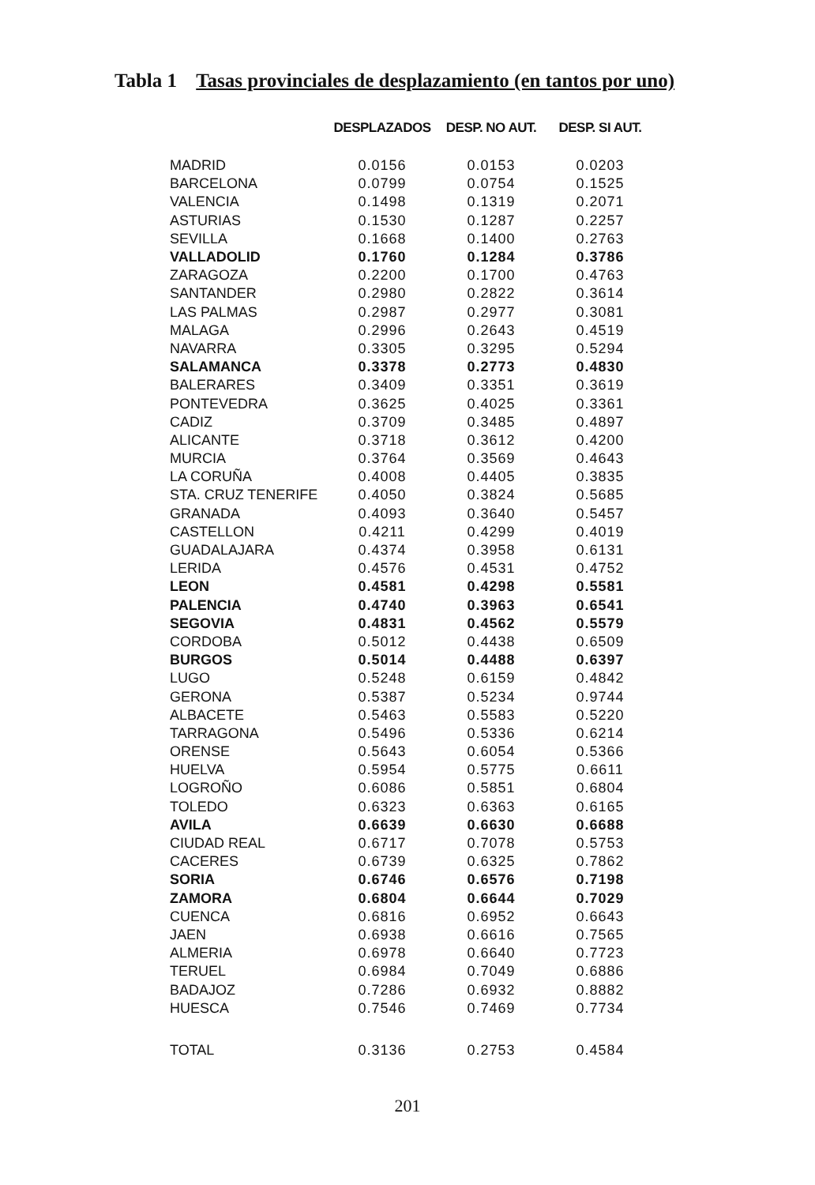Tabla 1 Tasas provinciales de desplazamiento (en tantos por uno)
| | DESPLAZADOS | DESP. NO AUT. | DESP. SI AUT. |
| --- | --- | --- | --- |
| MADRID | 0.0156 | 0.0153 | 0.0203 |
| BARCELONA | 0.0799 | 0.0754 | 0.1525 |
| VALENCIA | 0.1498 | 0.1319 | 0.2071 |
| ASTURIAS | 0.1530 | 0.1287 | 0.2257 |
| SEVILLA | 0.1668 | 0.1400 | 0.2763 |
| VALLADOLID | 0.1760 | 0.1284 | 0.3786 |
| ZARAGOZA | 0.2200 | 0.1700 | 0.4763 |
| SANTANDER | 0.2980 | 0.2822 | 0.3614 |
| LAS PALMAS | 0.2987 | 0.2977 | 0.3081 |
| MALAGA | 0.2996 | 0.2643 | 0.4519 |
| NAVARRA | 0.3305 | 0.3295 | 0.5294 |
| SALAMANCA | 0.3378 | 0.2773 | 0.4830 |
| BALERARES | 0.3409 | 0.3351 | 0.3619 |
| PONTEVEDRA | 0.3625 | 0.4025 | 0.3361 |
| CADIZ | 0.3709 | 0.3485 | 0.4897 |
| ALICANTE | 0.3718 | 0.3612 | 0.4200 |
| MURCIA | 0.3764 | 0.3569 | 0.4643 |
| LA CORUÑA | 0.4008 | 0.4405 | 0.3835 |
| STA. CRUZ TENERIFE | 0.4050 | 0.3824 | 0.5685 |
| GRANADA | 0.4093 | 0.3640 | 0.5457 |
| CASTELLON | 0.4211 | 0.4299 | 0.4019 |
| GUADALAJARA | 0.4374 | 0.3958 | 0.6131 |
| LERIDA | 0.4576 | 0.4531 | 0.4752 |
| LEON | 0.4581 | 0.4298 | 0.5581 |
| PALENCIA | 0.4740 | 0.3963 | 0.6541 |
| SEGOVIA | 0.4831 | 0.4562 | 0.5579 |
| CORDOBA | 0.5012 | 0.4438 | 0.6509 |
| BURGOS | 0.5014 | 0.4488 | 0.6397 |
| LUGO | 0.5248 | 0.6159 | 0.4842 |
| GERONA | 0.5387 | 0.5234 | 0.9744 |
| ALBACETE | 0.5463 | 0.5583 | 0.5220 |
| TARRAGONA | 0.5496 | 0.5336 | 0.6214 |
| ORENSE | 0.5643 | 0.6054 | 0.5366 |
| HUELVA | 0.5954 | 0.5775 | 0.6611 |
| LOGROÑO | 0.6086 | 0.5851 | 0.6804 |
| TOLEDO | 0.6323 | 0.6363 | 0.6165 |
| AVILA | 0.6639 | 0.6630 | 0.6688 |
| CIUDAD REAL | 0.6717 | 0.7078 | 0.5753 |
| CACERES | 0.6739 | 0.6325 | 0.7862 |
| SORIA | 0.6746 | 0.6576 | 0.7198 |
| ZAMORA | 0.6804 | 0.6644 | 0.7029 |
| CUENCA | 0.6816 | 0.6952 | 0.6643 |
| JAEN | 0.6938 | 0.6616 | 0.7565 |
| ALMERIA | 0.6978 | 0.6640 | 0.7723 |
| TERUEL | 0.6984 | 0.7049 | 0.6886 |
| BADAJOZ | 0.7286 | 0.6932 | 0.8882 |
| HUESCA | 0.7546 | 0.7469 | 0.7734 |
| TOTAL | 0.3136 | 0.2753 | 0.4584 |
201